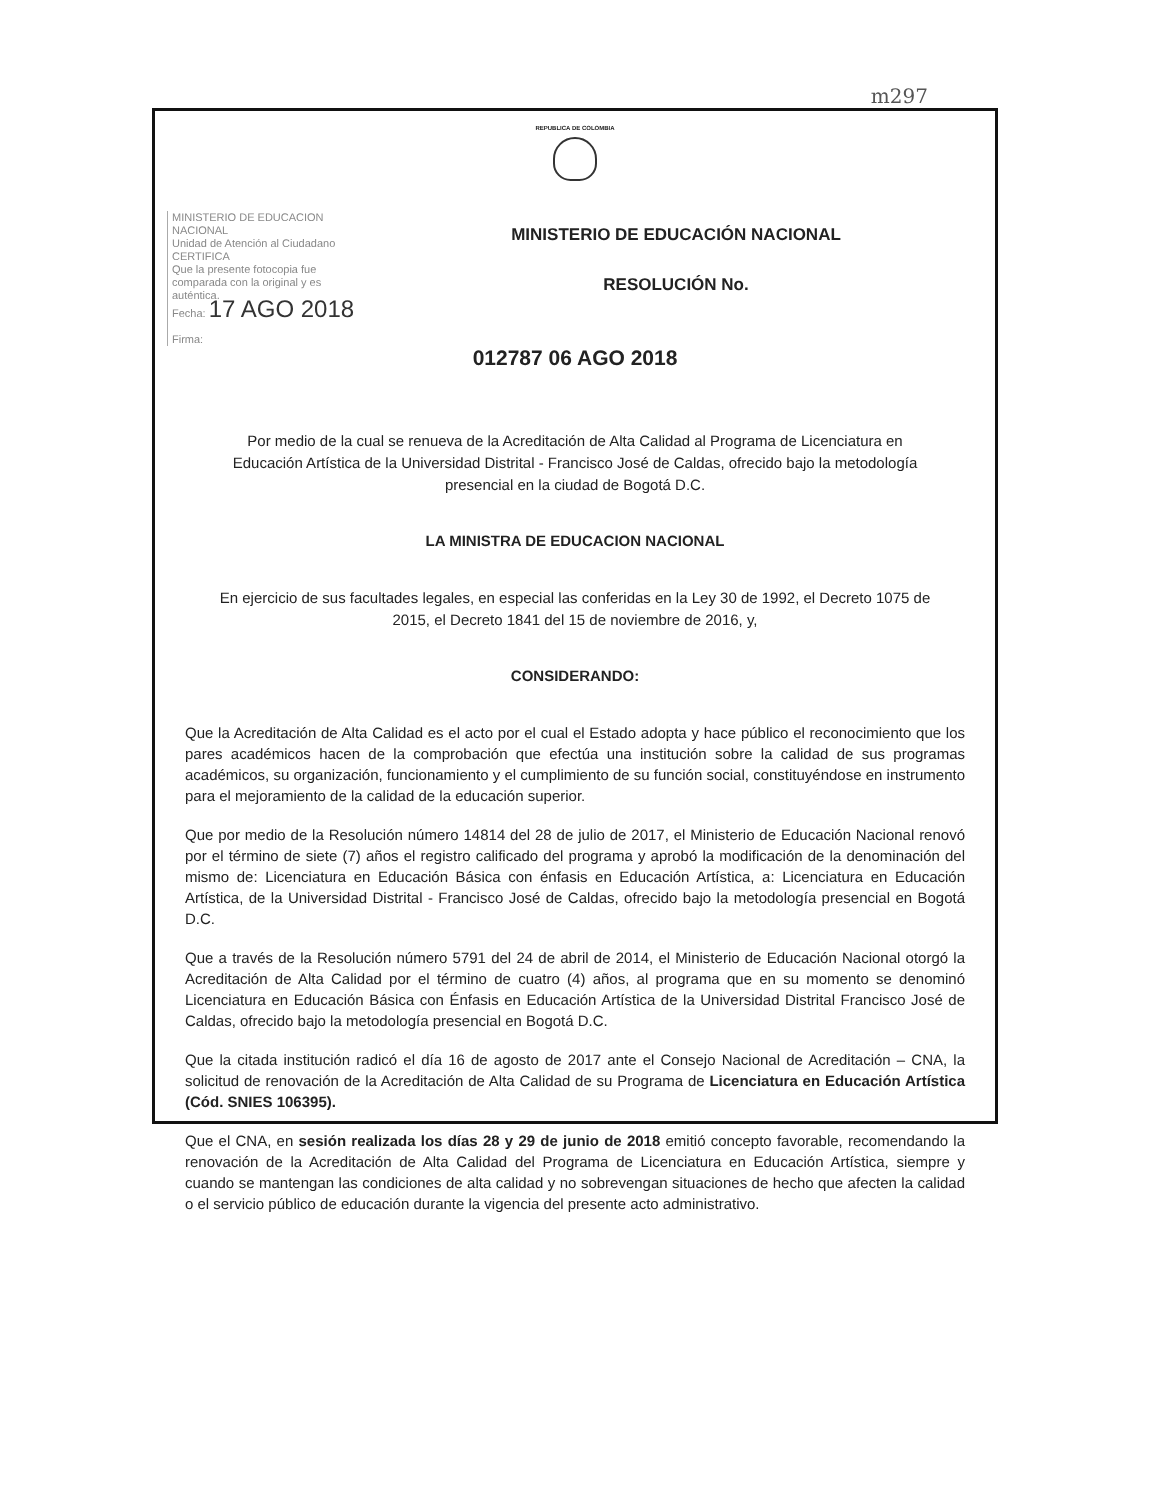m297
REPUBLICA DE COLOMBIA
MINISTERIO DE EDUCACION
NACIONAL
Unidad de Atención al Ciudadano
CERTIFICA
Que la presente fotocopia fue comparada con la original y es auténtica.
Fecha: 17 AGO 2018
Firma:
MINISTERIO DE EDUCACIÓN NACIONAL
RESOLUCIÓN No.
012787 06 AGO 2018
Por medio de la cual se renueva de la Acreditación de Alta Calidad al Programa de Licenciatura en Educación Artística de la Universidad Distrital - Francisco José de Caldas, ofrecido bajo la metodología presencial en la ciudad de Bogotá D.C.
LA MINISTRA DE EDUCACION NACIONAL
En ejercicio de sus facultades legales, en especial las conferidas en la Ley 30 de 1992, el Decreto 1075 de 2015, el Decreto 1841 del 15 de noviembre de 2016, y,
CONSIDERANDO:
Que la Acreditación de Alta Calidad es el acto por el cual el Estado adopta y hace público el reconocimiento que los pares académicos hacen de la comprobación que efectúa una institución sobre la calidad de sus programas académicos, su organización, funcionamiento y el cumplimiento de su función social, constituyéndose en instrumento para el mejoramiento de la calidad de la educación superior.
Que por medio de la Resolución número 14814 del 28 de julio de 2017, el Ministerio de Educación Nacional renovó por el término de siete (7) años el registro calificado del programa y aprobó la modificación de la denominación del mismo de: Licenciatura en Educación Básica con énfasis en Educación Artística, a: Licenciatura en Educación Artística, de la Universidad Distrital - Francisco José de Caldas, ofrecido bajo la metodología presencial en Bogotá D.C.
Que a través de la Resolución número 5791 del 24 de abril de 2014, el Ministerio de Educación Nacional otorgó la Acreditación de Alta Calidad por el término de cuatro (4) años, al programa que en su momento se denominó Licenciatura en Educación Básica con Énfasis en Educación Artística de la Universidad Distrital Francisco José de Caldas, ofrecido bajo la metodología presencial en Bogotá D.C.
Que la citada institución radicó el día 16 de agosto de 2017 ante el Consejo Nacional de Acreditación – CNA, la solicitud de renovación de la Acreditación de Alta Calidad de su Programa de Licenciatura en Educación Artística (Cód. SNIES 106395).
Que el CNA, en sesión realizada los días 28 y 29 de junio de 2018 emitió concepto favorable, recomendando la renovación de la Acreditación de Alta Calidad del Programa de Licenciatura en Educación Artística, siempre y cuando se mantengan las condiciones de alta calidad y no sobrevengan situaciones de hecho que afecten la calidad o el servicio público de educación durante la vigencia del presente acto administrativo.